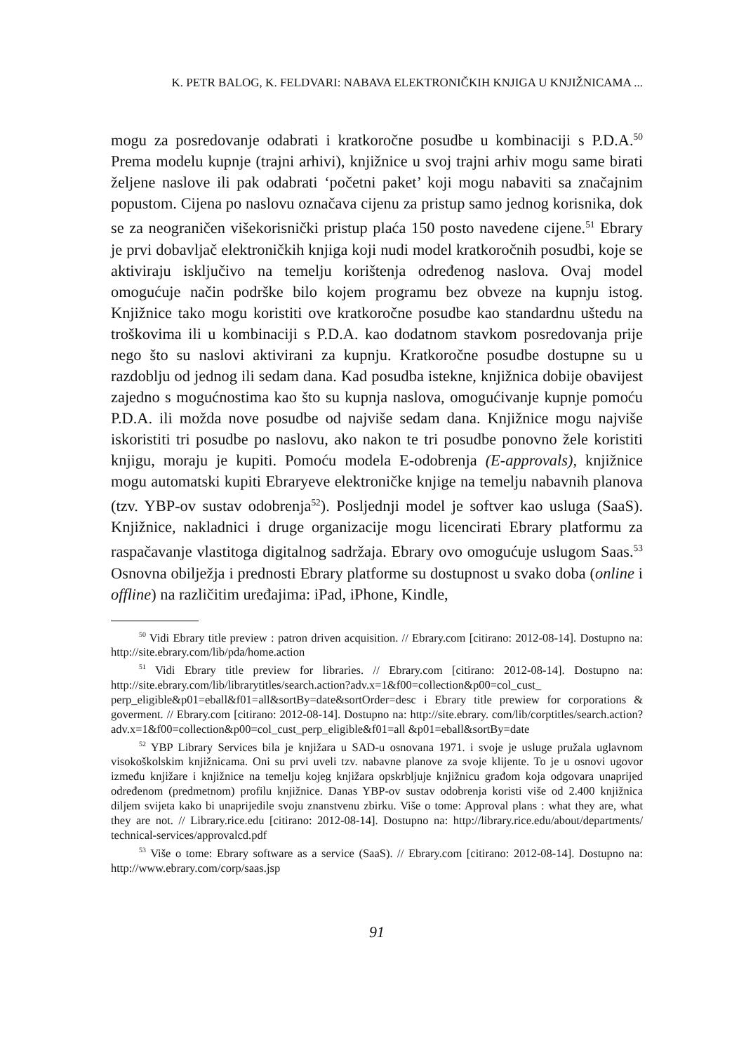K. PETR BALOG, K. FELDVARI: NABAVA ELEKTRONIČKIH KNJIGA U KNJIŽNICAMA ...
mogu za posredovanje odabrati i kratkoročne posudbe u kombinaciji s P.D.A.<sup>50</sup> Prema modelu kupnje (trajni arhivi), knjižnice u svoj trajni arhiv mogu same birati željene naslove ili pak odabrati ‘početni paket’ koji mogu nabaviti sa značajnim popustom. Cijena po naslovu označava cijenu za pristup samo jednog korisnika, dok se za neograničen višekorisnički pristup plaća 150 posto navedene cijene.<sup>51</sup> Ebrary je prvi dobavljač elektroničkih knjiga koji nudi model kratkoročnih posudbi, koje se aktiviraju isključivo na temelju korištenja određenog naslova. Ovaj model omogućuje način podrške bilo kojem programu bez obveze na kupnju istog. Knjižnice tako mogu koristiti ove kratkoročne posudbe kao standardnu uštedu na troškovima ili u kombinaciji s P.D.A. kao dodatnom stavkom posredovanja prije nego što su naslovi aktivirani za kupnju. Kratkoročne posudbe dostupne su u razdoblju od jednog ili sedam dana. Kad posudba istekne, knjižnica dobije obavijest zajedno s mogućnostima kao što su kupnja naslova, omogućivanje kupnje pomoću P.D.A. ili možda nove posudbe od najviše sedam dana. Knjižnice mogu najviše iskoristiti tri posudbe po naslovu, ako nakon te tri posudbe ponovno žele koristiti knjigu, moraju je kupiti. Pomoću modela E-odobrenja (E-approvals), knjižnice mogu automatski kupiti Ebraryeve elektroničke knjige na temelju nabavnih planova (tzv. YBP-ov sustav odobrenja<sup>52</sup>). Posljednji model je softver kao usluga (SaaS). Knjižnice, nakladnici i druge organizacije mogu licencirati Ebrary platformu za raspačavanje vlastitoga digitalnog sadržaja. Ebrary ovo omogućuje uslugom Saas.<sup>53</sup> Osnovna obilježja i prednosti Ebrary platforme su dostupnost u svako doba (online i offline) na različitim uređajima: iPad, iPhone, Kindle,
<sup>50</sup> Vidi Ebrary title preview : patron driven acquisition. // Ebrary.com [citirano: 2012-08-14]. Dostupno na: http://site.ebrary.com/lib/pda/home.action
<sup>51</sup> Vidi Ebrary title preview for libraries. // Ebrary.com [citirano: 2012-08-14]. Dostupno na: http://site.ebrary.com/lib/librarytitles/search.action?adv.x=1&f00=collection&p00=col_cust_ perp_eligible&p01=eball&f01=all&sortBy=date&sortOrder=desc i Ebrary title prewiew for corporations & goverment. // Ebrary.com [citirano: 2012-08-14]. Dostupno na: http://site.ebrary. com/lib/corptitles/search.action?adv.x=1&f00=collection&p00=col_cust_perp_eligible&f01=all &p01=eball&sortBy=date
<sup>52</sup> YBP Library Services bila je knjižara u SAD-u osnovana 1971. i svoje je usluge pružala uglavnom visokoškolskim knjižnicama. Oni su prvi uveli tzv. nabavne planove za svoje klijente. To je u osnovi ugovor između knjižare i knjižnice na temelju kojeg knjižara opskrbljuje knjižnicu građom koja odgovara unaprijed određenom (predmetnom) profilu knjižnice. Danas YBP-ov sustav odobrenja koristi više od 2.400 knjižnica diljem svijeta kako bi unaprijedile svoju znanstvenu zbirku. Više o tome: Approval plans : what they are, what they are not. // Library.rice.edu [citirano: 2012-08-14]. Dostupno na: http://library.rice.edu/about/departments/ technical-services/approvalcd.pdf
<sup>53</sup> Više o tome: Ebrary software as a service (SaaS). // Ebrary.com [citirano: 2012-08-14]. Dostupno na: http://www.ebrary.com/corp/saas.jsp
91